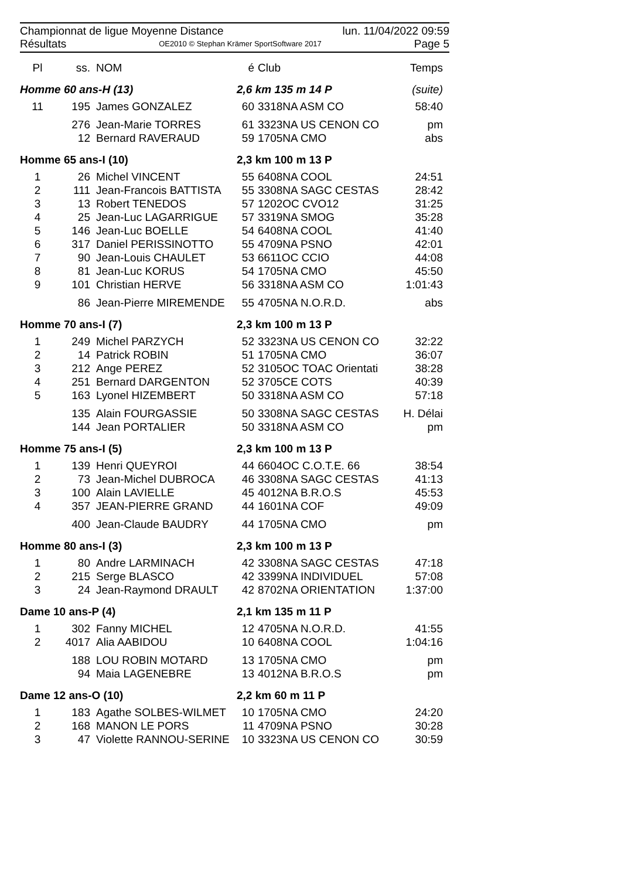Championnat de ligue Moyenne Distance lun. 11/04/2022 09:59
Résultats OE2010 © Stephan Krämer SportSoftware 2017 Page 5
| Pl | ss. | NOM | é | Club | Temps |
| --- | --- | --- | --- | --- | --- |
| Homme 60 ans-H (13) | | | 2,6 km 135 m 14 P | | (suite) |
| 11 | 195 | James GONZALEZ | 60 | 3318NA ASM CO | 58:40 |
| | 276 | Jean-Marie TORRES | 61 | 3323NA US CENON CO | pm |
| | 12 | Bernard RAVERAUD | 59 | 1705NA CMO | abs |
| Homme 65 ans-I (10) | | | 2,3 km 100 m 13 P | | |
| 1 | 26 | Michel VINCENT | 55 | 6408NA COOL | 24:51 |
| 2 | 111 | Jean-Francois BATTISTA | 55 | 3308NA SAGC CESTAS | 28:42 |
| 3 | 13 | Robert TENEDOS | 57 | 1202OC CVO12 | 31:25 |
| 4 | 25 | Jean-Luc LAGARRIGUE | 57 | 3319NA SMOG | 35:28 |
| 5 | 146 | Jean-Luc BOELLE | 54 | 6408NA COOL | 41:40 |
| 6 | 317 | Daniel PERISSINOTTO | 55 | 4709NA PSNO | 42:01 |
| 7 | 90 | Jean-Louis CHAULET | 53 | 6611OC CCIO | 44:08 |
| 8 | 81 | Jean-Luc KORUS | 54 | 1705NA CMO | 45:50 |
| 9 | 101 | Christian HERVE | 56 | 3318NA ASM CO | 1:01:43 |
| | 86 | Jean-Pierre MIREMENDE | 55 | 4705NA N.O.R.D. | abs |
| Homme 70 ans-I (7) | | | 2,3 km 100 m 13 P | | |
| 1 | 249 | Michel PARZYCH | 52 | 3323NA US CENON CO | 32:22 |
| 2 | 14 | Patrick ROBIN | 51 | 1705NA CMO | 36:07 |
| 3 | 212 | Ange PEREZ | 52 | 3105OC TOAC Orientati | 38:28 |
| 4 | 251 | Bernard DARGENTON | 52 | 3705CE COTS | 40:39 |
| 5 | 163 | Lyonel HIZEMBERT | 50 | 3318NA ASM CO | 57:18 |
| | 135 | Alain FOURGASSIE | 50 | 3308NA SAGC CESTAS | H. Délai |
| | 144 | Jean PORTALIER | 50 | 3318NA ASM CO | pm |
| Homme 75 ans-I (5) | | | 2,3 km 100 m 13 P | | |
| 1 | 139 | Henri QUEYROI | 44 | 6604OC C.O.T.E. 66 | 38:54 |
| 2 | 73 | Jean-Michel DUBROCA | 46 | 3308NA SAGC CESTAS | 41:13 |
| 3 | 100 | Alain LAVIELLE | 45 | 4012NA B.R.O.S | 45:53 |
| 4 | 357 | JEAN-PIERRE GRAND | 44 | 1601NA COF | 49:09 |
| | 400 | Jean-Claude BAUDRY | 44 | 1705NA CMO | pm |
| Homme 80 ans-I (3) | | | 2,3 km 100 m 13 P | | |
| 1 | 80 | Andre LARMINACH | 42 | 3308NA SAGC CESTAS | 47:18 |
| 2 | 215 | Serge BLASCO | 42 | 3399NA INDIVIDUEL | 57:08 |
| 3 | 24 | Jean-Raymond DRAULT | 42 | 8702NA ORIENTATION | 1:37:00 |
| Dame 10 ans-P (4) | | | 2,1 km 135 m 11 P | | |
| 1 | 302 | Fanny MICHEL | 12 | 4705NA N.O.R.D. | 41:55 |
| 2 | 4017 | Alia AABIDOU | 10 | 6408NA COOL | 1:04:16 |
| | 188 | LOU ROBIN MOTARD | 13 | 1705NA CMO | pm |
| | 94 | Maia LAGENEBRE | 13 | 4012NA B.R.O.S | pm |
| Dame 12 ans-O (10) | | | 2,2 km 60 m 11 P | | |
| 1 | 183 | Agathe SOLBES-WILMET | 10 | 1705NA CMO | 24:20 |
| 2 | 168 | MANON LE PORS | 11 | 4709NA PSNO | 30:28 |
| 3 | 47 | Violette RANNOU-SERINE | 10 | 3323NA US CENON CO | 30:59 |